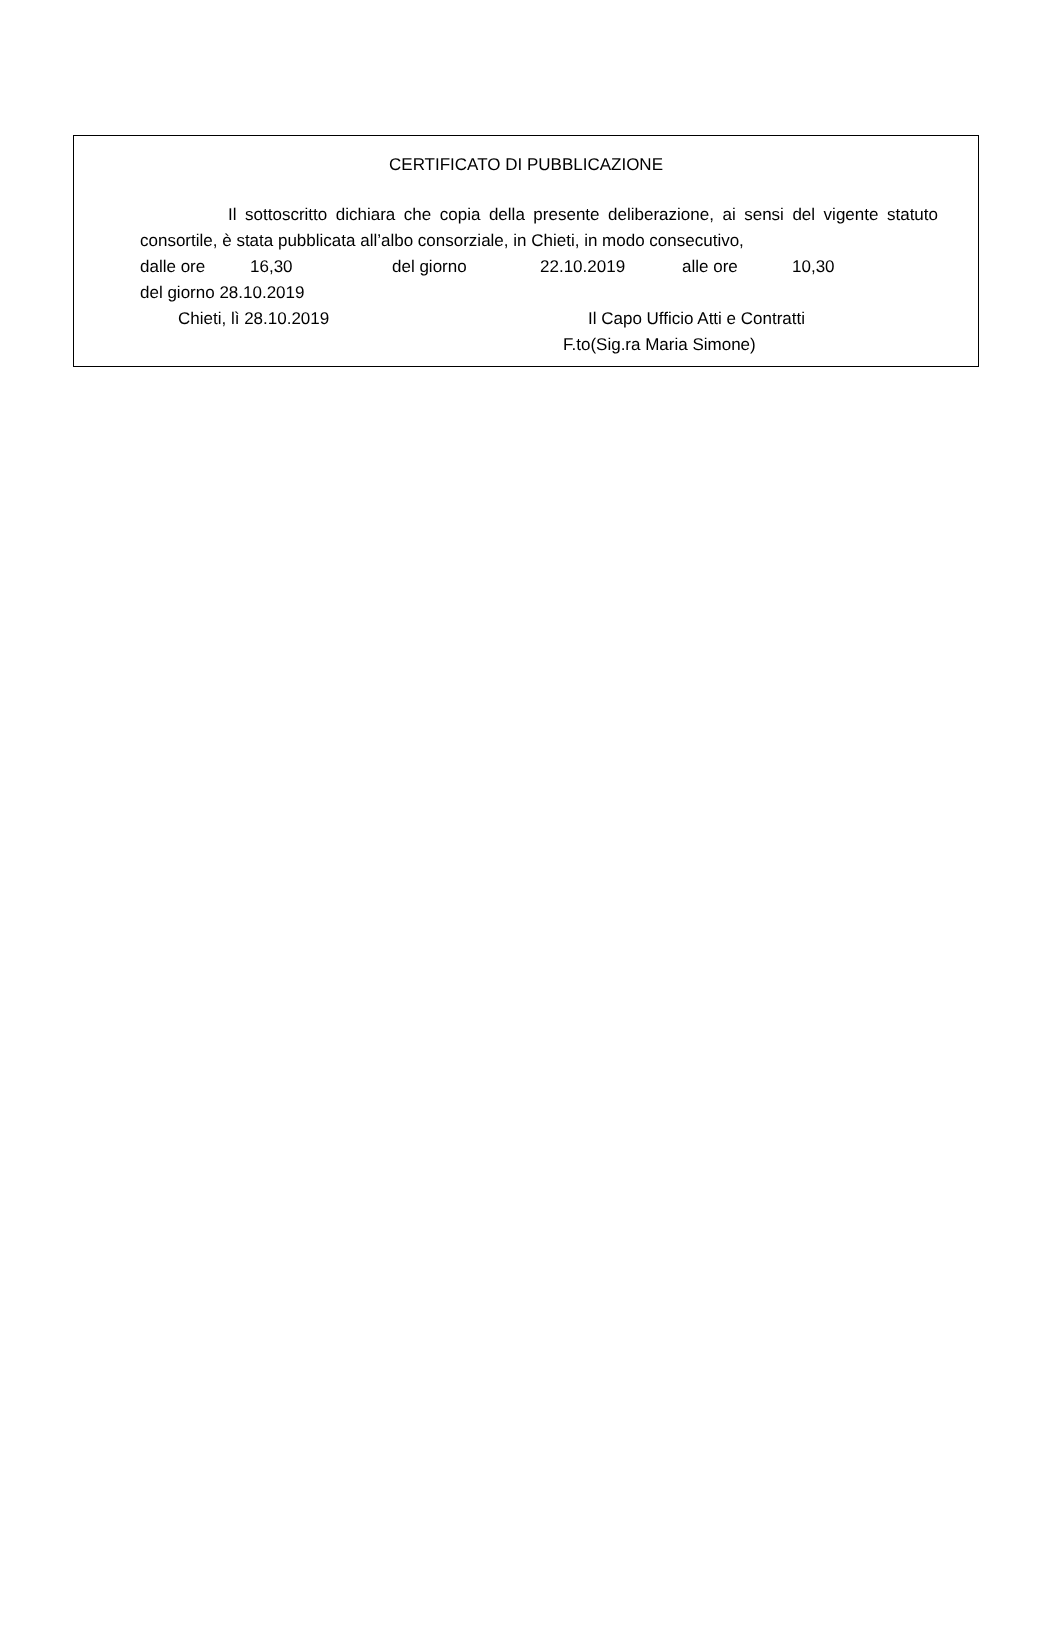CERTIFICATO DI PUBBLICAZIONE
Il sottoscritto dichiara che copia della presente deliberazione, ai sensi del vigente statuto consortile, è stata pubblicata all’albo consorziale, in Chieti, in modo consecutivo,
dalle ore 16,30 del giorno 22.10.2019 alle ore 10,30
del giorno 28.10.2019
Chieti, lì 28.10.2019 Il Capo Ufficio Atti e Contratti
F.to(Sig.ra Maria Simone)